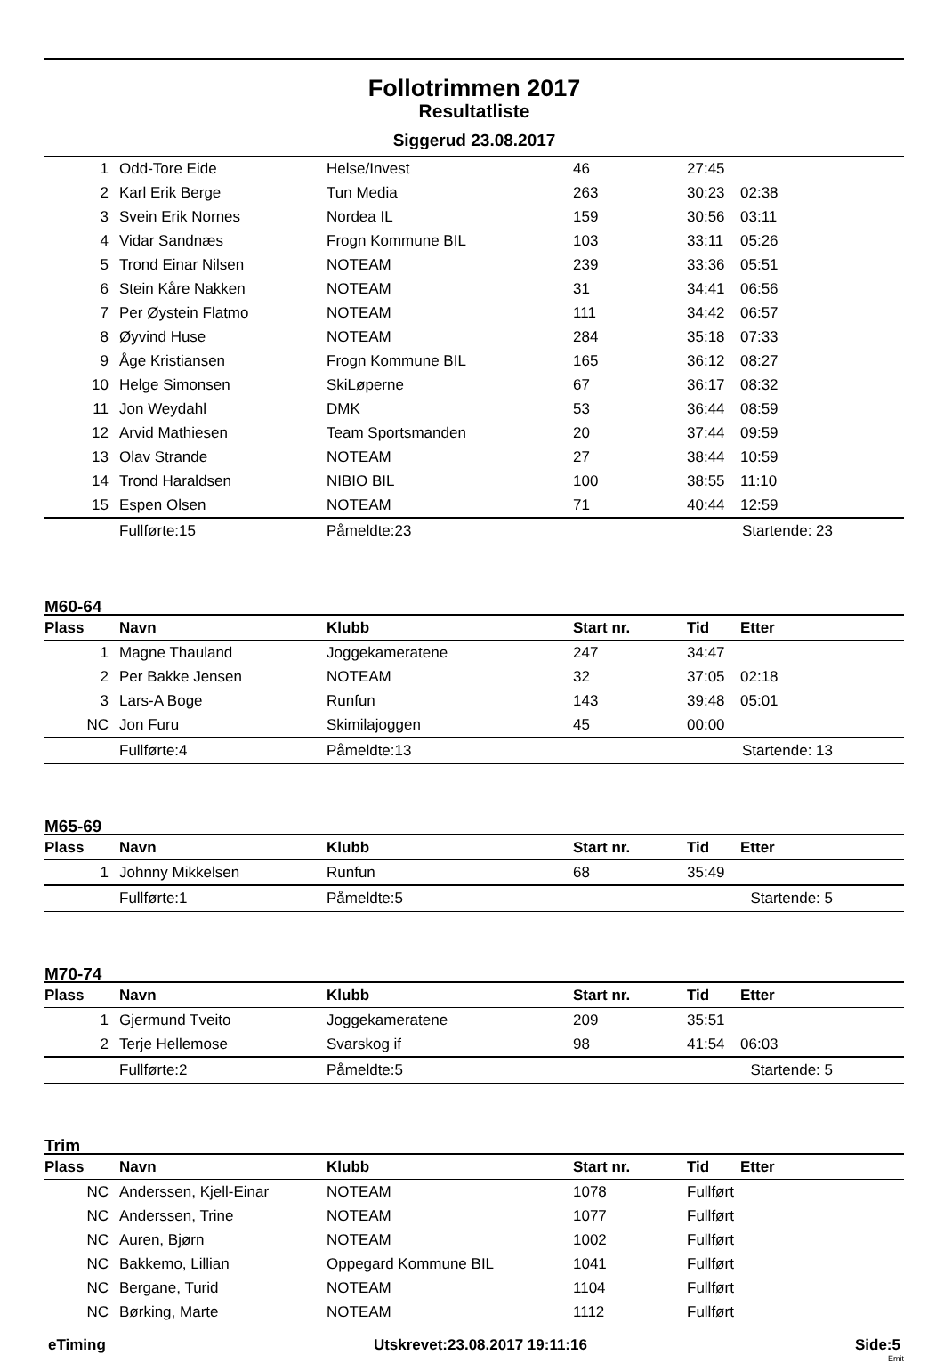Follotrimmen 2017
Resultatliste
Siggerud 23.08.2017
| 1 | Odd-Tore Eide | Helse/Invest | 46 | 27:45 | |
| 2 | Karl Erik Berge | Tun Media | 263 | 30:23 | 02:38 |
| 3 | Svein Erik Nornes | Nordea IL | 159 | 30:56 | 03:11 |
| 4 | Vidar Sandnæs | Frogn Kommune BIL | 103 | 33:11 | 05:26 |
| 5 | Trond Einar Nilsen | NOTEAM | 239 | 33:36 | 05:51 |
| 6 | Stein Kåre Nakken | NOTEAM | 31 | 34:41 | 06:56 |
| 7 | Per Øystein Flatmo | NOTEAM | 111 | 34:42 | 06:57 |
| 8 | Øyvind Huse | NOTEAM | 284 | 35:18 | 07:33 |
| 9 | Åge Kristiansen | Frogn Kommune BIL | 165 | 36:12 | 08:27 |
| 10 | Helge Simonsen | SkiLøperne | 67 | 36:17 | 08:32 |
| 11 | Jon Weydahl | DMK | 53 | 36:44 | 08:59 |
| 12 | Arvid Mathiesen | Team Sportsmanden | 20 | 37:44 | 09:59 |
| 13 | Olav Strande | NOTEAM | 27 | 38:44 | 10:59 |
| 14 | Trond Haraldsen | NIBIO BIL | 100 | 38:55 | 11:10 |
| 15 | Espen Olsen | NOTEAM | 71 | 40:44 | 12:59 |
| | Fullførte:15 | Påmeldte:23 | | Startende: 23 | |
M60-64
| Plass | Navn | Klubb | Start nr. | Tid | Etter |
| --- | --- | --- | --- | --- | --- |
| 1 | Magne Thauland | Joggekameratene | 247 | 34:47 | |
| 2 | Per Bakke Jensen | NOTEAM | 32 | 37:05 | 02:18 |
| 3 | Lars-A Boge | Runfun | 143 | 39:48 | 05:01 |
| NC | Jon Furu | Skimilajoggen | 45 | 00:00 | |
| | Fullførte:4 | Påmeldte:13 | | Startende: 13 | |
M65-69
| Plass | Navn | Klubb | Start nr. | Tid | Etter |
| --- | --- | --- | --- | --- | --- |
| 1 | Johnny Mikkelsen | Runfun | 68 | 35:49 | |
| | Fullførte:1 | Påmeldte:5 | | Startende: 5 | |
M70-74
| Plass | Navn | Klubb | Start nr. | Tid | Etter |
| --- | --- | --- | --- | --- | --- |
| 1 | Gjermund Tveito | Joggekameratene | 209 | 35:51 | |
| 2 | Terje Hellemose | Svarskog if | 98 | 41:54 | 06:03 |
| | Fullførte:2 | Påmeldte:5 | | Startende: 5 | |
Trim
| Plass | Navn | Klubb | Start nr. | Tid | Etter |
| --- | --- | --- | --- | --- | --- |
| NC | Anderssen, Kjell-Einar | NOTEAM | 1078 | Fullført | |
| NC | Anderssen, Trine | NOTEAM | 1077 | Fullført | |
| NC | Auren, Bjørn | NOTEAM | 1002 | Fullført | |
| NC | Bakkemo, Lillian | Oppegard Kommune BIL | 1041 | Fullført | |
| NC | Bergane, Turid | NOTEAM | 1104 | Fullført | |
| NC | Børking, Marte | NOTEAM | 1112 | Fullført | |
eTiming Utskrevet:23.08.2017 19:11:16 Side:5
Emit